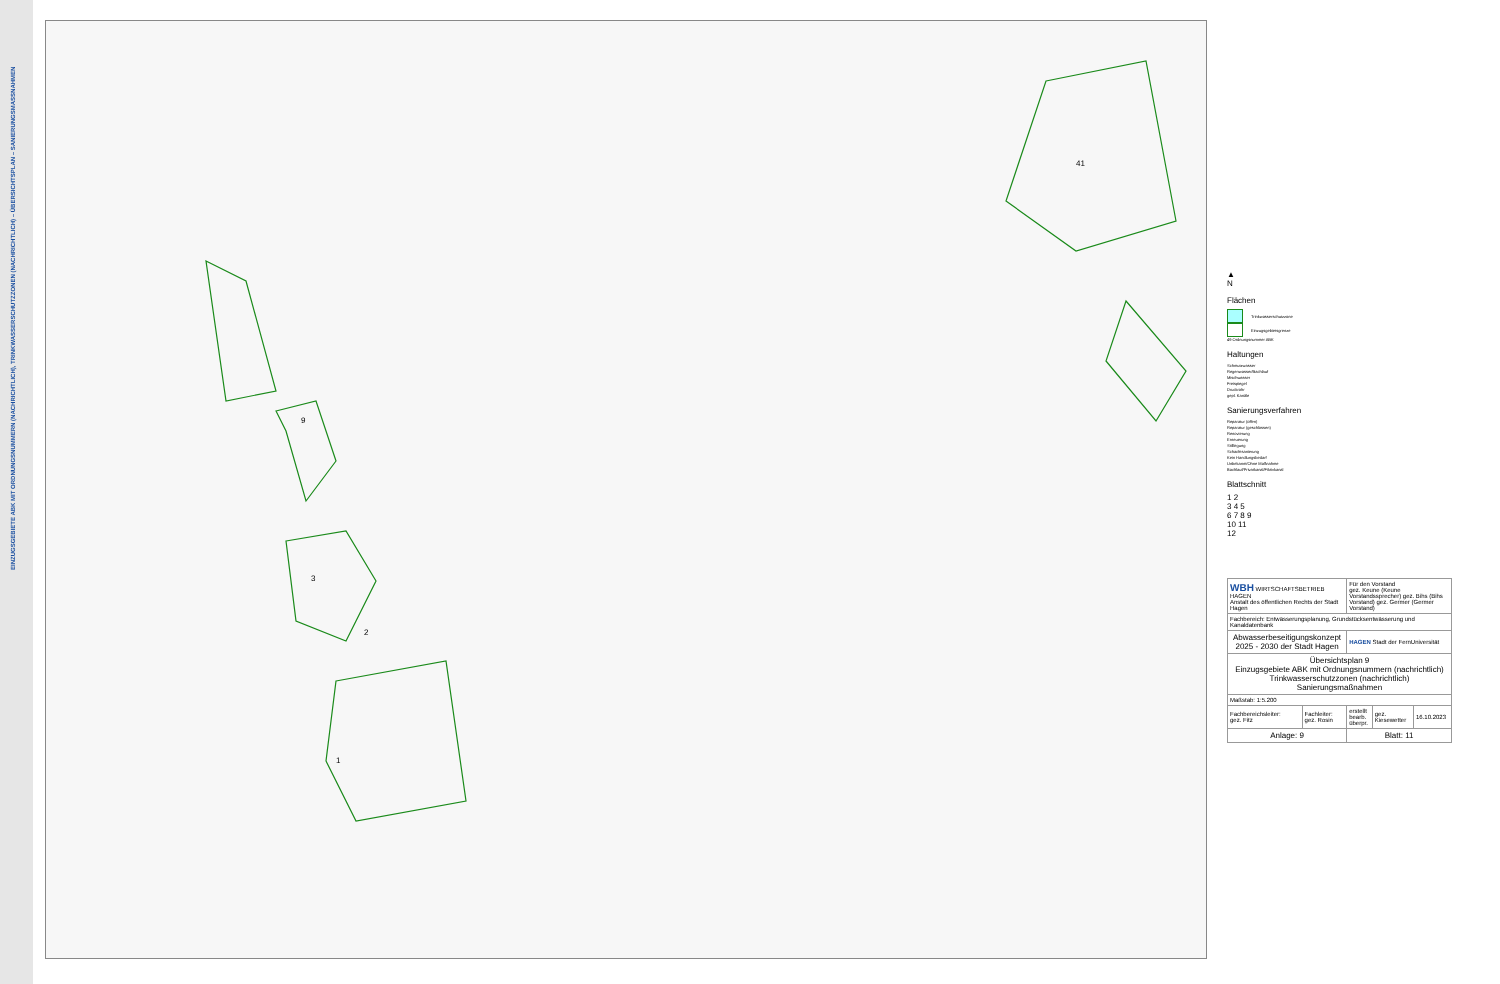EINZUGSGEBIETE ABK MIT ORDNUNGSNUMMERN (NACHRICHTLICH), TRINKWASSERSCHUTZZONEN (NACHRICHTLICH) – ÜBERSICHTSPLAN – SANIERUNGSMASSNAHMEN
9
3
2
1
41
▲
N
Flächen
Trinkwasserschutzzone
Einzugsgebietsgrenze
49 Ordnungsnummer ABK
Haltungen
Schmutzwasser
Regenwasser/Bachlauf
Mischwasser
Freispiegel
Druckrohr
gepl. Kanäle
Sanierungsverfahren
Reparatur (offen)
Reparatur (geschlossen)
Renovierung
Erneuerung
Stilllegung
Schachtsanierung
Kein Handlungsbedarf
Unbekannt/Ohne Maßnahme
Bachlauf/Privatkanal/Fiktivkanal
Blattschnitt
1 2
3 4 5
6 7 8 9
10 11
12
| WBH WIRTSCHAFTSBETRIEB HAGEN Anstalt des öffentlichen Rechts der Stadt Hagen | | Für den Vorstand gez. Keune (Keune Vorstandssprecher) gez. Bihs (Bihs Vorstand) gez. Germer (Germer Vorstand) | | |
| Fachbereich: Entwässerungsplanung, Grundstücksentwässerung und Kanaldatenbank | | | | |
| Abwasserbeseitigungskonzept 2025 - 2030 der Stadt Hagen | | HAGEN Stadt der FernUniversität | | |
| Übersichtsplan 9 Einzugsgebiete ABK mit Ordnungsnummern (nachrichtlich) Trinkwasserschutzzonen (nachrichtlich) Sanierungsmaßnahmen | | | | |
| Maßstab: 1:5.200 | | | | |
| Fachbereichsleiter: gez. Fitz | Fachleiter: gez. Rosin | erstellt bearb. überpr. | gez. Kiesewetter | 16.10.2023 |
| Anlage: 9 | | Blatt: 11 | | |